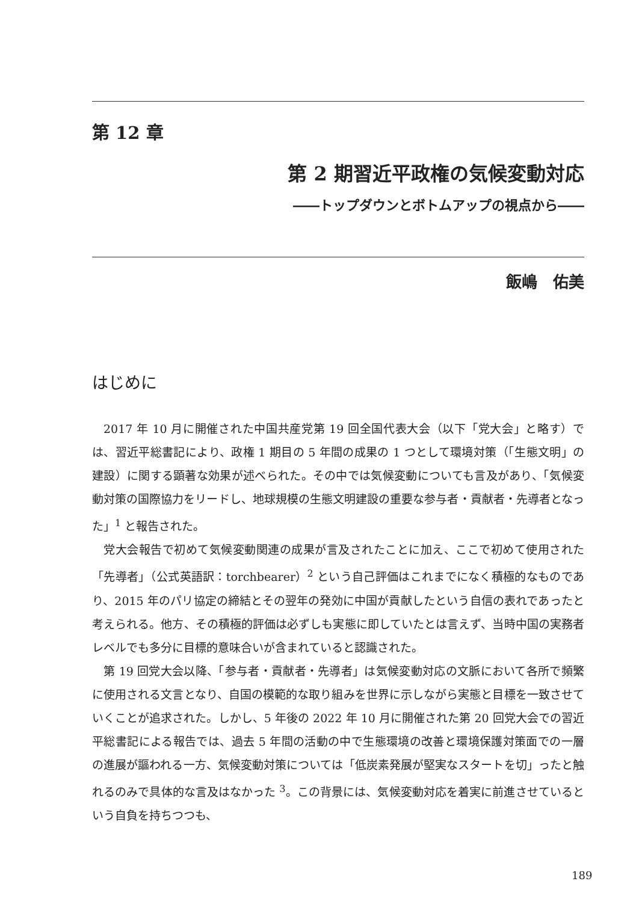第 12 章
第 2 期習近平政権の気候変動対応
――トップダウンとボトムアップの視点から――
飯嶋　佑美
はじめに
2017 年 10 月に開催された中国共産党第 19 回全国代表大会（以下「党大会」と略す）では、習近平総書記により、政権 1 期目の 5 年間の成果の 1 つとして環境対策（「生態文明」の建設）に関する顕著な効果が述べられた。その中では気候変動についても言及があり、「気候変動対策の国際協力をリードし、地球規模の生態文明建設の重要な参与者・貢献者・先導者となった」<sup>1</sup> と報告された。
党大会報告で初めて気候変動関連の成果が言及されたことに加え、ここで初めて使用された「先導者」（公式英語訳：torchbearer）<sup>2</sup> という自己評価はこれまでになく積極的なものであり、2015 年のパリ協定の締結とその翌年の発効に中国が貢献したという自信の表れであったと考えられる。他方、その積極的評価は必ずしも実態に即していたとは言えず、当時中国の実務者レベルでも多分に目標的意味合いが含まれていると認識された。
第 19 回党大会以降、「参与者・貢献者・先導者」は気候変動対応の文脈において各所で頻繁に使用される文言となり、自国の模範的な取り組みを世界に示しながら実態と目標を一致させていくことが追求された。しかし、5 年後の 2022 年 10 月に開催された第 20 回党大会での習近平総書記による報告では、過去 5 年間の活動の中で生態環境の改善と環境保護対策面での一層の進展が謳われる一方、気候変動対策については「低炭素発展が堅実なスタートを切」ったと触れるのみで具体的な言及はなかった <sup>3</sup>。この背景には、気候変動対応を着実に前進させているという自負を持ちつつも、
189